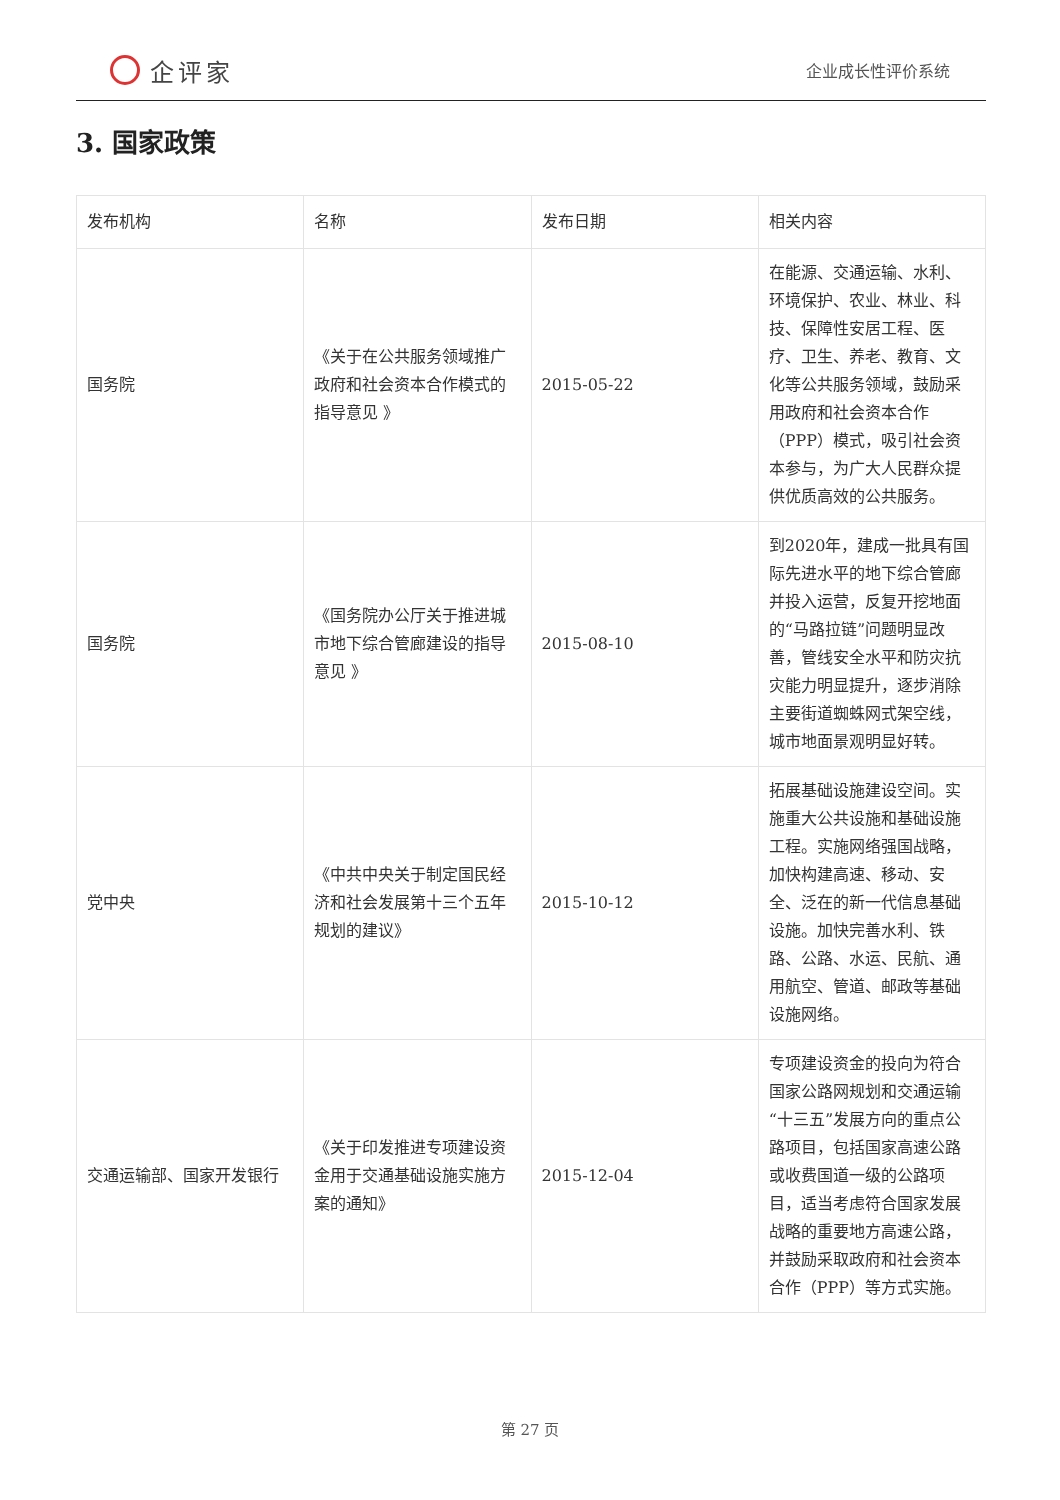企评家
企业成长性评价系统
3. 国家政策
| 发布机构 | 名称 | 发布日期 | 相关内容 |
| --- | --- | --- | --- |
| 国务院 | 《关于在公共服务领域推广政府和社会资本合作模式的指导意见 》 | 2015-05-22 | 在能源、交通运输、水利、环境保护、农业、林业、科技、保障性安居工程、医疗、卫生、养老、教育、文化等公共服务领域，鼓励采用政府和社会资本合作（PPP）模式，吸引社会资本参与，为广大人民群众提供优质高效的公共服务。 |
| 国务院 | 《国务院办公厅关于推进城市地下综合管廊建设的指导意见 》 | 2015-08-10 | 到2020年，建成一批具有国际先进水平的地下综合管廊并投入运营，反复开挖地面的“马路拉链”问题明显改善，管线安全水平和防灾抗灾能力明显提升，逐步消除主要街道蜘蛛网式架空线，城市地面景观明显好转。 |
| 党中央 | 《中共中央关于制定国民经济和社会发展第十三个五年规划的建议》 | 2015-10-12 | 拓展基础设施建设空间。实施重大公共设施和基础设施工程。实施网络强国战略，加快构建高速、移动、安全、泛在的新一代信息基础设施。加快完善水利、铁路、公路、水运、民航、通用航空、管道、邮政等基础设施网络。 |
| 交通运输部、国家开发银行 | 《关于印发推进专项建设资金用于交通基础设施实施方案的通知》 | 2015-12-04 | 专项建设资金的投向为符合国家公路网规划和交通运输“十三五”发展方向的重点公路项目，包括国家高速公路或收费国道一级的公路项目，适当考虑符合国家发展战略的重要地方高速公路，并鼓励采取政府和社会资本合作（PPP）等方式实施。 |
第 27 页